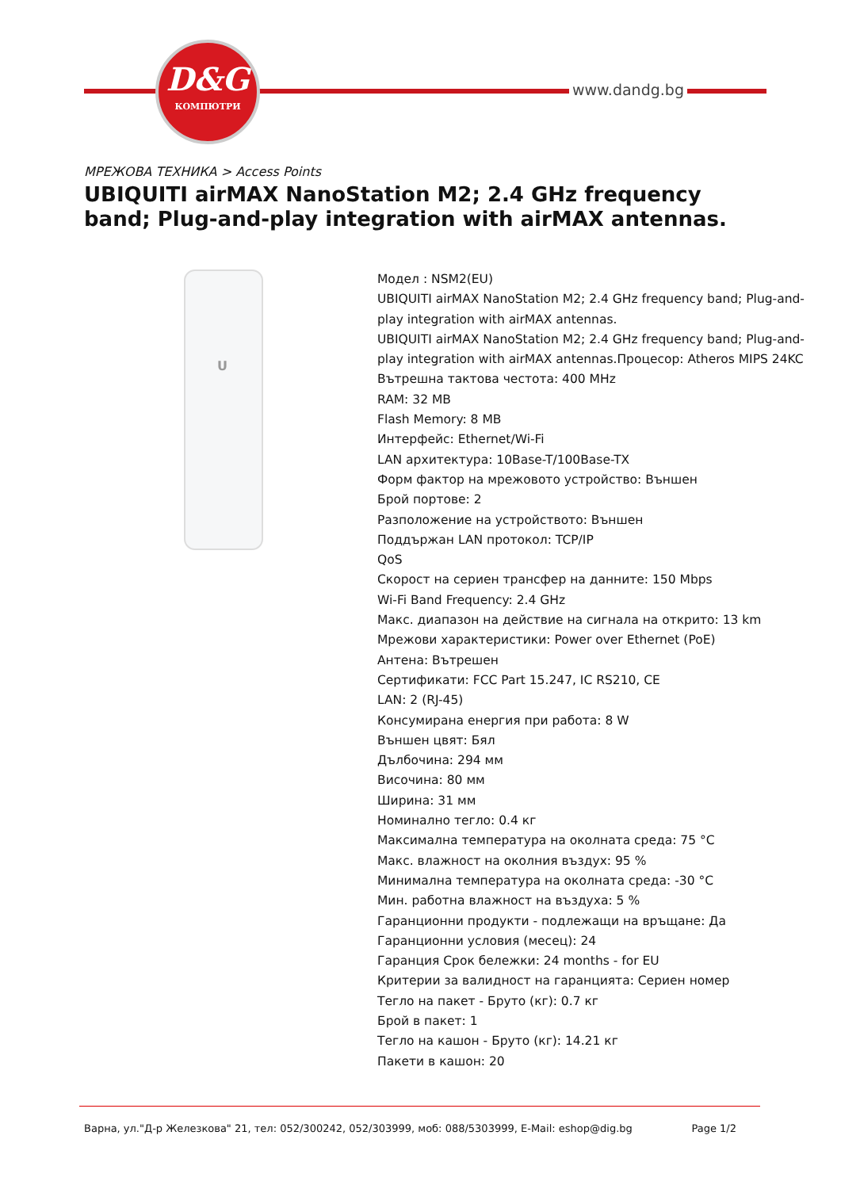D&G
КОМПЮТРИ
www.dandg.bg
МРЕЖОВА ТЕХНИКА > Access Points
UBIQUITI airMAX NanoStation M2; 2.4 GHz frequency band; Plug-and-play integration with airMAX antennas.
U
Модел : NSM2(EU)
UBIQUITI airMAX NanoStation M2; 2.4 GHz frequency band; Plug-and-play integration with airMAX antennas.
UBIQUITI airMAX NanoStation M2; 2.4 GHz frequency band; Plug-and-play integration with airMAX antennas.Процесор: Atheros MIPS 24KC
Вътрешна тактова честота: 400 MHz
RAM: 32 MB
Flash Memory: 8 MB
Интерфейс: Ethernet/Wi-Fi
LAN архитектура: 10Base-T/100Base-TX
Форм фактор на мрежовото устройство: Външен
Брой портове: 2
Разположение на устройството: Външен
Поддържан LAN протокол: TCP/IP
QoS
Скорост на сериен трансфер на данните: 150 Mbps
Wi-Fi Band Frequency: 2.4 GHz
Макс. диапазон на действие на сигнала на открито: 13 km
Мрежови характеристики: Power over Ethernet (PoE)
Антена: Вътрешен
Сертификати: FCC Part 15.247, IC RS210, CE
LAN: 2 (RJ-45)
Консумирана енергия при работа: 8 W
Външен цвят: Бял
Дълбочина: 294 мм
Височина: 80 мм
Ширина: 31 мм
Номинално тегло: 0.4 кг
Максимална температура на околната среда: 75 °C
Макс. влажност на околния въздух: 95 %
Минимална температура на околната среда: -30 °C
Мин. работна влажност на въздуха: 5 %
Гаранционни продукти - подлежащи на връщане: Да
Гаранционни условия (месец): 24
Гаранция Срок бележки: 24 months - for EU
Критерии за валидност на гаранцията: Сериен номер
Тегло на пакет - Бруто (кг): 0.7 кг
Брой в пакет: 1
Тегло на кашон - Бруто (кг): 14.21 кг
Пакети в кашон: 20
Варна, ул."Д-р Железкова" 21, тел: 052/300242, 052/303999, моб: 088/5303999, E-Mail: eshop@dig.bg Page 1/2